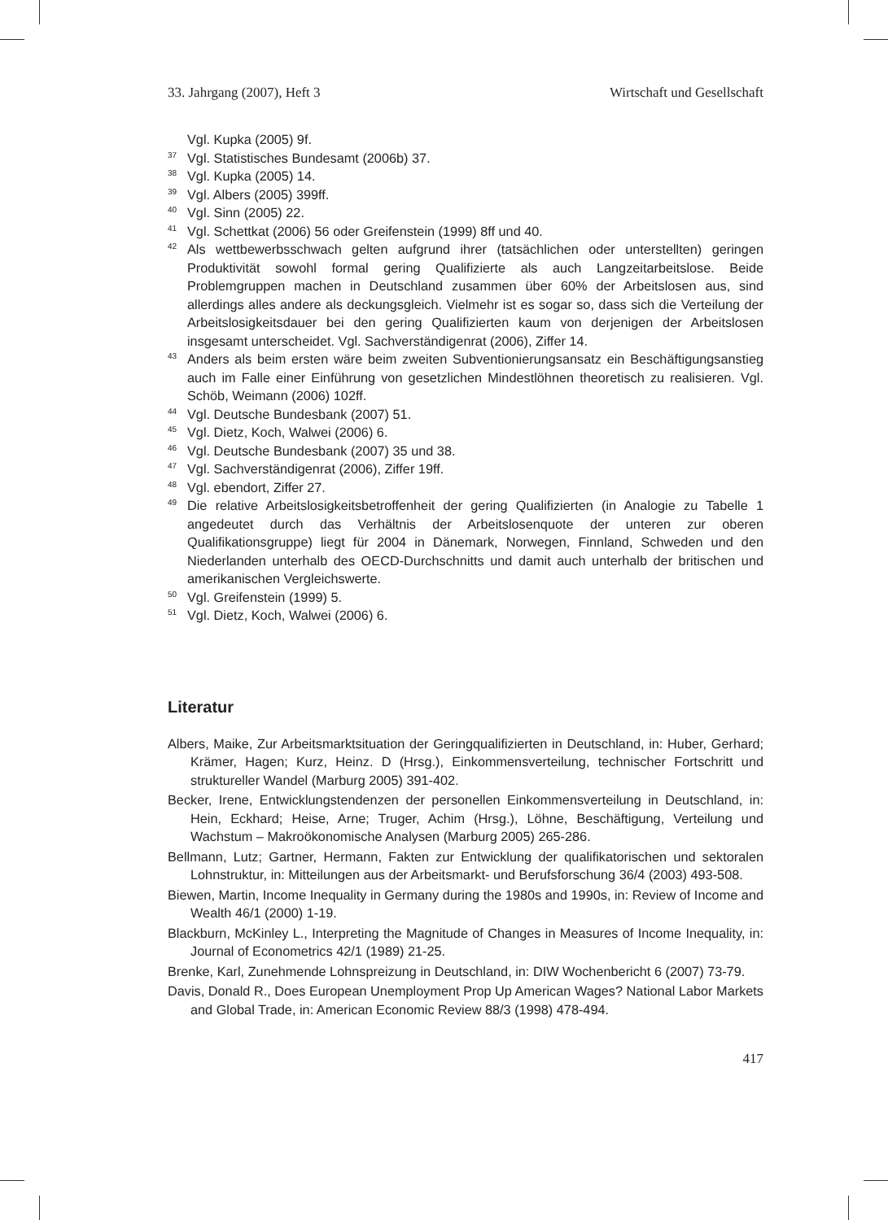33. Jahrgang (2007), Heft 3 Wirtschaft und Gesellschaft
Vgl. Kupka (2005) 9f.
<sup>37</sup> Vgl. Statistisches Bundesamt (2006b) 37.
<sup>38</sup> Vgl. Kupka (2005) 14.
<sup>39</sup> Vgl. Albers (2005) 399ff.
<sup>40</sup> Vgl. Sinn (2005) 22.
<sup>41</sup> Vgl. Schettkat (2006) 56 oder Greifenstein (1999) 8ff und 40.
<sup>42</sup> Als wettbewerbsschwach gelten aufgrund ihrer (tatsächlichen oder unterstellten) geringen Produktivität sowohl formal gering Qualifizierte als auch Langzeitarbeitslose. Beide Problemgruppen machen in Deutschland zusammen über 60% der Arbeitslosen aus, sind allerdings alles andere als deckungsgleich. Vielmehr ist es sogar so, dass sich die Verteilung der Arbeitslosigkeitsdauer bei den gering Qualifizierten kaum von derjenigen der Arbeitslosen insgesamt unterscheidet. Vgl. Sachverständigenrat (2006), Ziffer 14.
<sup>43</sup> Anders als beim ersten wäre beim zweiten Subventionierungsansatz ein Beschäftigungsanstieg auch im Falle einer Einführung von gesetzlichen Mindestlöhnen theoretisch zu realisieren. Vgl. Schöb, Weimann (2006) 102ff.
<sup>44</sup> Vgl. Deutsche Bundesbank (2007) 51.
<sup>45</sup> Vgl. Dietz, Koch, Walwei (2006) 6.
<sup>46</sup> Vgl. Deutsche Bundesbank (2007) 35 und 38.
<sup>47</sup> Vgl. Sachverständigenrat (2006), Ziffer 19ff.
<sup>48</sup> Vgl. ebendort, Ziffer 27.
<sup>49</sup> Die relative Arbeitslosigkeitsbetroffenheit der gering Qualifizierten (in Analogie zu Tabelle 1 angedeutet durch das Verhältnis der Arbeitslosenquote der unteren zur oberen Qualifikationsgruppe) liegt für 2004 in Dänemark, Norwegen, Finnland, Schweden und den Niederlanden unterhalb des OECD-Durchschnitts und damit auch unterhalb der britischen und amerikanischen Vergleichswerte.
<sup>50</sup> Vgl. Greifenstein (1999) 5.
<sup>51</sup> Vgl. Dietz, Koch, Walwei (2006) 6.
Literatur
Albers, Maike, Zur Arbeitsmarktsituation der Geringqualifizierten in Deutschland, in: Huber, Gerhard; Krämer, Hagen; Kurz, Heinz. D (Hrsg.), Einkommensverteilung, technischer Fortschritt und struktureller Wandel (Marburg 2005) 391-402.
Becker, Irene, Entwicklungstendenzen der personellen Einkommensverteilung in Deutschland, in: Hein, Eckhard; Heise, Arne; Truger, Achim (Hrsg.), Löhne, Beschäftigung, Verteilung und Wachstum – Makroökonomische Analysen (Marburg 2005) 265-286.
Bellmann, Lutz; Gartner, Hermann, Fakten zur Entwicklung der qualifikatorischen und sektoralen Lohnstruktur, in: Mitteilungen aus der Arbeitsmarkt- und Berufsforschung 36/4 (2003) 493-508.
Biewen, Martin, Income Inequality in Germany during the 1980s and 1990s, in: Review of Income and Wealth 46/1 (2000) 1-19.
Blackburn, McKinley L., Interpreting the Magnitude of Changes in Measures of Income Inequality, in: Journal of Econometrics 42/1 (1989) 21-25.
Brenke, Karl, Zunehmende Lohnspreizung in Deutschland, in: DIW Wochenbericht 6 (2007) 73-79.
Davis, Donald R., Does European Unemployment Prop Up American Wages? National Labor Markets and Global Trade, in: American Economic Review 88/3 (1998) 478-494.
417